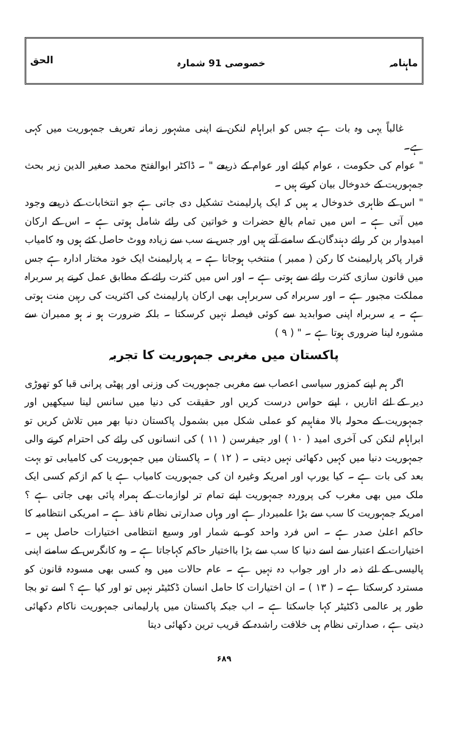ماہنامہ خصوصی 91 شمارہ الحق
غالباً یہی وہ بات ہے جس کو ابراہام لنکن نے اپنی مشہور زمانہ تعریف جمہوریت میں کہی ہے۔
" عوام کی حکومت ، عوام کیلئے اور عوام کے ذریعے " ۔ ڈاکٹر ابوالفتح محمد صغیر الدین زیر بحث جمہوریت کے خدوخال بیان کرتے ہیں ۔
" اس کے ظاہری خدوخال یہ ہیں کہ ایک پارلیمنٹ تشکیل دی جاتی ہے جو انتخابات کے ذریعے وجود میں آتی ہے ۔ اس میں تمام بالغ حضرات و خواتین کی رائے شامل ہوتی ہے ۔ اس کے ارکان امیدوار بن کر رائے دہندگان کے سامنے آتے ہیں اور جس نے سب سے زیادہ ووٹ حاصل کئے ہوں وہ کامیاب قرار پاکر پارلیمنٹ کا رکن ( ممبر ) منتخب ہوجاتا ہے ۔ یہ پارلیمنٹ ایک خود مختار ادارہ ہے جس میں قانون سازی کثرت رائے سے ہوتی ہے ۔ اور اس میں کثرت رائے کے مطابق عمل کرنے پر سربراہ مملکت مجبور ہے ۔ اور سربراہ کی سربراہی بھی ارکان پارلیمنٹ کی اکثریت کی رہین منت ہوتی ہے ۔ یہ سربراہ اپنی صوابدید سے کوئی فیصلہ نہیں کرسکتا ۔ بلکہ ضرورت ہو نہ ہو ممبران سے مشورہ لینا ضروری ہوتا ہے ۔ " ( ۹ )
پاکستان میں مغربی جمہوریت کا تجربہ
اگر ہم اپنے کمزور سیاسی اعصاب سے مغربی جمہوریت کی وزنی اور پھٹی پرانی قبا کو تھوڑی دیر کے لئے اتاریں ، اپنے حواس درست کریں اور حقیقت کی دنیا میں سانس لینا سیکھیں اور جمہوریت کے محولہ بالا مفاہیم کو عملی شکل میں بشمول پاکستان دنیا بھر میں تلاش کریں تو ابراہام لنکن کی آخری امید ( ۱۰ ) اور جیفرسن ( ۱۱ ) کی انسانوں کی رائے کی احترام کرنے والی جمہوریت دنیا میں کہیں دکھائی نہیں دیتی ۔ ( ۱۲ ) ۔ پاکستان میں جمہوریت کی کامیابی تو بہت بعد کی بات ہے ۔ کیا یورپ اور امریکہ وغیرہ ان کی جمہوریت کامیاب ہے یا کم ازکم کسی ایک ملک میں بھی مغرب کی پروردہ جمہوریت اپنے تمام تر لوازمات کے ہمراہ پائی بھی جاتی ہے ؟ امریکہ جمہوریت کا سب سے بڑا علمبردار ہے اور وہاں صدارتی نظام نافذ ہے ۔ امریکی انتظامیہ کا حاکم اعلیٰ صدر ہے ۔ اس فرد واحد کو بے شمار اور وسیع انتظامی اختیارات حاصل ہیں ۔ اختیارات کے اعتبار سے اسے دنیا کا سب سے بڑا بااختیار حاکم کہاجاتا ہے ۔ وہ کانگرس کے سامنے اپنی پالیسی کے لئے ذمہ دار اور جواب دہ نہیں ہے ۔ عام حالات میں وہ کسی بھی مسودہ قانون کو مسترد کرسکتا ہے ۔ ( ۱۳ ) ۔ ان اختیارات کا حامل انسان ڈکٹیٹر نہیں تو اور کیا ہے ؟ اسے تو بجا طور پر عالمی ڈکٹیٹر کہا جاسکتا ہے ۔ اب جبکہ پاکستان میں پارلیمانی جمہوریت ناکام دکھائی دیتی ہے ، صدارتی نظام ہی خلافت راشدہ کے قریب ترین دکھائی دیتا
۶۸۹